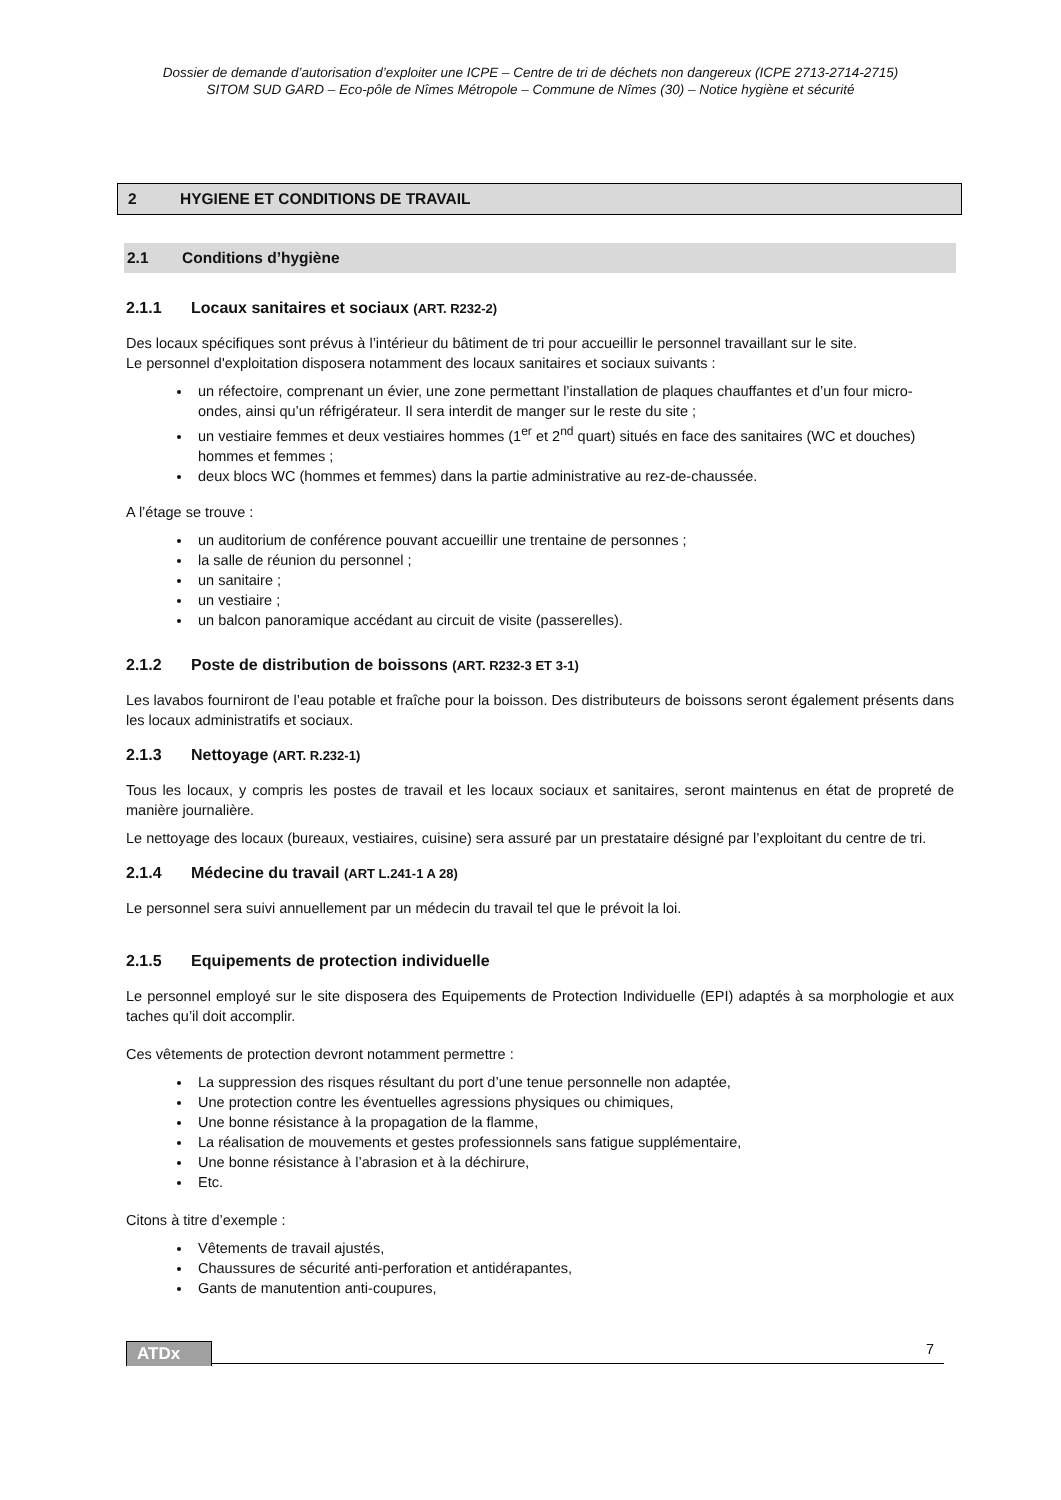Dossier de demande d’autorisation d’exploiter une ICPE – Centre de tri de déchets non dangereux (ICPE 2713-2714-2715)
SITOM SUD GARD – Eco-pôle de Nîmes Métropole – Commune de Nîmes (30) – Notice hygiène et sécurité
2 HYGIENE ET CONDITIONS DE TRAVAIL
2.1 Conditions d’hygiène
2.1.1 Locaux sanitaires et sociaux (ART. R232-2)
Des locaux spécifiques sont prévus à l’intérieur du bâtiment de tri pour accueillir le personnel travaillant sur le site.
Le personnel d'exploitation disposera notamment des locaux sanitaires et sociaux suivants :
un réfectoire, comprenant un évier, une zone permettant l’installation de plaques chauffantes et d’un four micro-ondes, ainsi qu’un réfrigérateur. Il sera interdit de manger sur le reste du site ;
un vestiaire femmes et deux vestiaires hommes (1<sup>er</sup> et 2<sup>nd</sup> quart) situés en face des sanitaires (WC et douches) hommes et femmes ;
deux blocs WC (hommes et femmes) dans la partie administrative au rez-de-chaussée.
A l’étage se trouve :
un auditorium de conférence pouvant accueillir une trentaine de personnes ;
la salle de réunion du personnel ;
un sanitaire ;
un vestiaire ;
un balcon panoramique accédant au circuit de visite (passerelles).
2.1.2 Poste de distribution de boissons (ART. R232-3 ET 3-1)
Les lavabos fourniront de l’eau potable et fraîche pour la boisson. Des distributeurs de boissons seront également présents dans les locaux administratifs et sociaux.
2.1.3 Nettoyage (ART. R.232-1)
Tous les locaux, y compris les postes de travail et les locaux sociaux et sanitaires, seront maintenus en état de propreté de manière journalière.
Le nettoyage des locaux (bureaux, vestiaires, cuisine) sera assuré par un prestataire désigné par l’exploitant du centre de tri.
2.1.4 Médecine du travail (ART L.241-1 A 28)
Le personnel sera suivi annuellement par un médecin du travail tel que le prévoit la loi.
2.1.5 Equipements de protection individuelle
Le personnel employé sur le site disposera des Equipements de Protection Individuelle (EPI) adaptés à sa morphologie et aux taches qu’il doit accomplir.
Ces vêtements de protection devront notamment permettre :
La suppression des risques résultant du port d’une tenue personnelle non adaptée,
Une protection contre les éventuelles agressions physiques ou chimiques,
Une bonne résistance à la propagation de la flamme,
La réalisation de mouvements et gestes professionnels sans fatigue supplémentaire,
Une bonne résistance à l’abrasion et à la déchirure,
Etc.
Citons à titre d’exemple :
Vêtements de travail ajustés,
Chaussures de sécurité anti-perforation et antidérapantes,
Gants de manutention anti-coupures,
ATDx 7